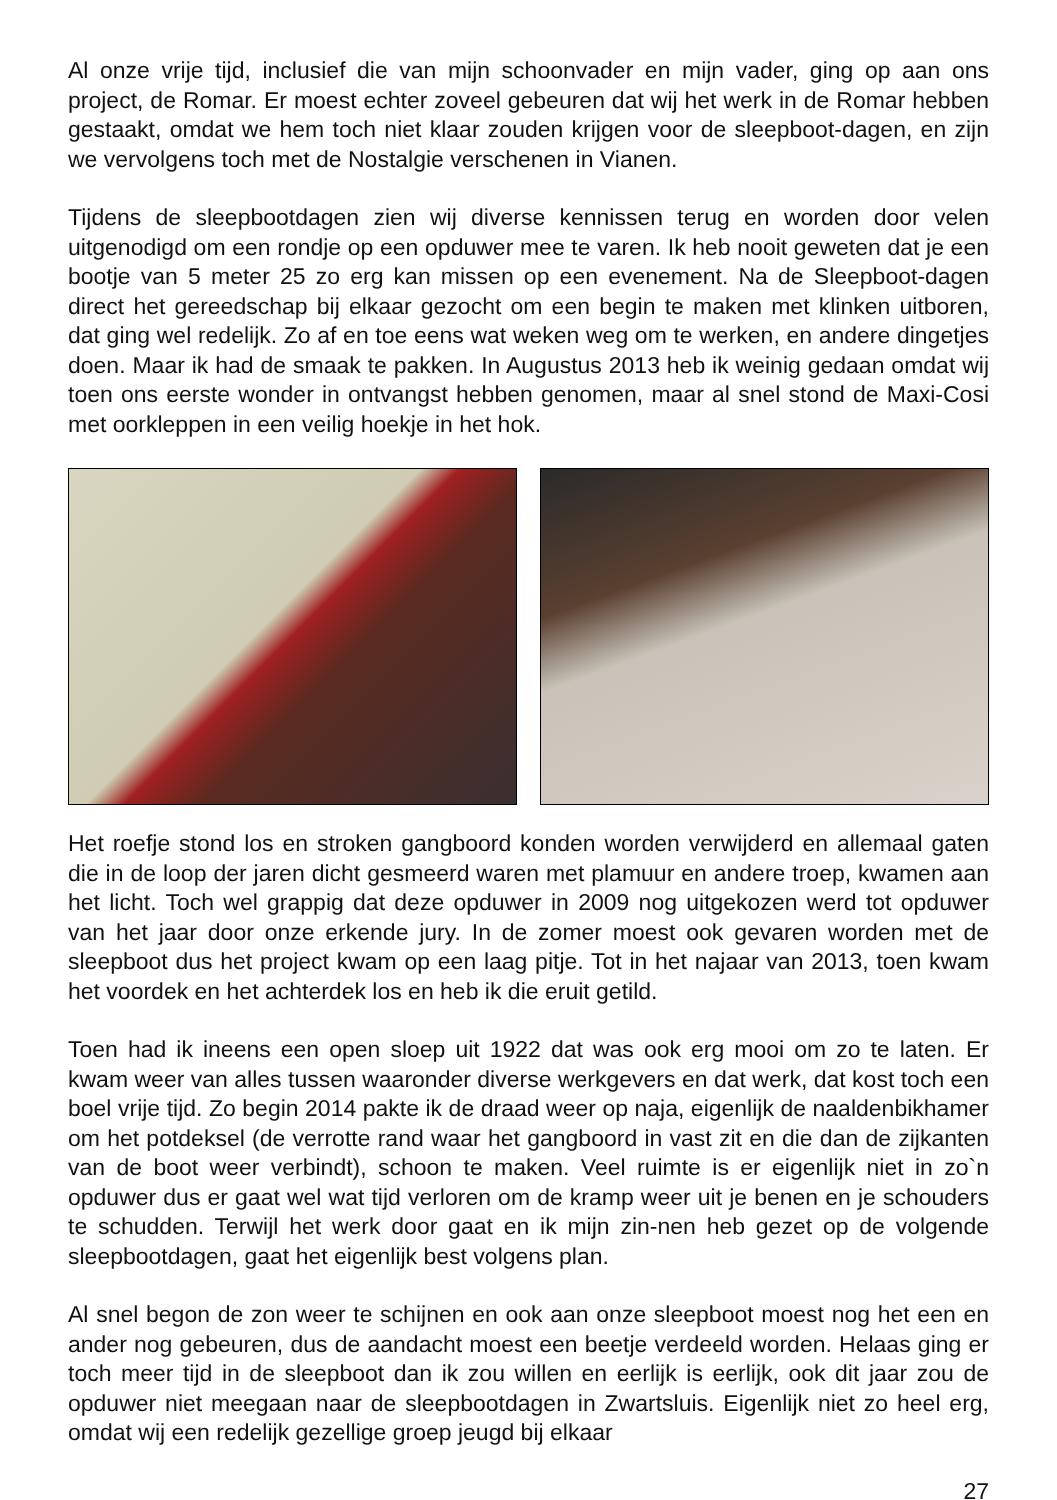Al onze vrije tijd, inclusief die van mijn schoonvader en mijn vader, ging op aan ons project, de Romar. Er moest echter zoveel gebeuren dat wij het werk in de Romar hebben gestaakt, omdat we hem toch niet klaar zouden krijgen voor de sleepboot-dagen, en zijn we vervolgens toch met de Nostalgie verschenen in Vianen.
Tijdens de sleepbootdagen zien wij diverse kennissen terug en worden door velen uitgenodigd om een rondje op een opduwer mee te varen. Ik heb nooit geweten dat je een bootje van 5 meter 25 zo erg kan missen op een evenement. Na de Sleepboot-dagen direct het gereedschap bij elkaar gezocht om een begin te maken met klinken uitboren, dat ging wel redelijk. Zo af en toe eens wat weken weg om te werken, en andere dingetjes doen. Maar ik had de smaak te pakken. In Augustus 2013 heb ik weinig gedaan omdat wij toen ons eerste wonder in ontvangst hebben genomen, maar al snel stond de Maxi-Cosi met oorkleppen in een veilig hoekje in het hok.
Het roefje stond los en stroken gangboord konden worden verwijderd en allemaal gaten die in de loop der jaren dicht gesmeerd waren met plamuur en andere troep, kwamen aan het licht. Toch wel grappig dat deze opduwer in 2009 nog uitgekozen werd tot opduwer van het jaar door onze erkende jury. In de zomer moest ook gevaren worden met de sleepboot dus het project kwam op een laag pitje. Tot in het najaar van 2013, toen kwam het voordek en het achterdek los en heb ik die eruit getild.
Toen had ik ineens een open sloep uit 1922 dat was ook erg mooi om zo te laten. Er kwam weer van alles tussen waaronder diverse werkgevers en dat werk, dat kost toch een boel vrije tijd. Zo begin 2014 pakte ik de draad weer op naja, eigenlijk de naaldenbikhamer om het potdeksel (de verrotte rand waar het gangboord in vast zit en die dan de zijkanten van de boot weer verbindt), schoon te maken. Veel ruimte is er eigenlijk niet in zo`n opduwer dus er gaat wel wat tijd verloren om de kramp weer uit je benen en je schouders te schudden. Terwijl het werk door gaat en ik mijn zin-nen heb gezet op de volgende sleepbootdagen, gaat het eigenlijk best volgens plan.
Al snel begon de zon weer te schijnen en ook aan onze sleepboot moest nog het een en ander nog gebeuren, dus de aandacht moest een beetje verdeeld worden. Helaas ging er toch meer tijd in de sleepboot dan ik zou willen en eerlijk is eerlijk, ook dit jaar zou de opduwer niet meegaan naar de sleepbootdagen in Zwartsluis. Eigenlijk niet zo heel erg, omdat wij een redelijk gezellige groep jeugd bij elkaar
27